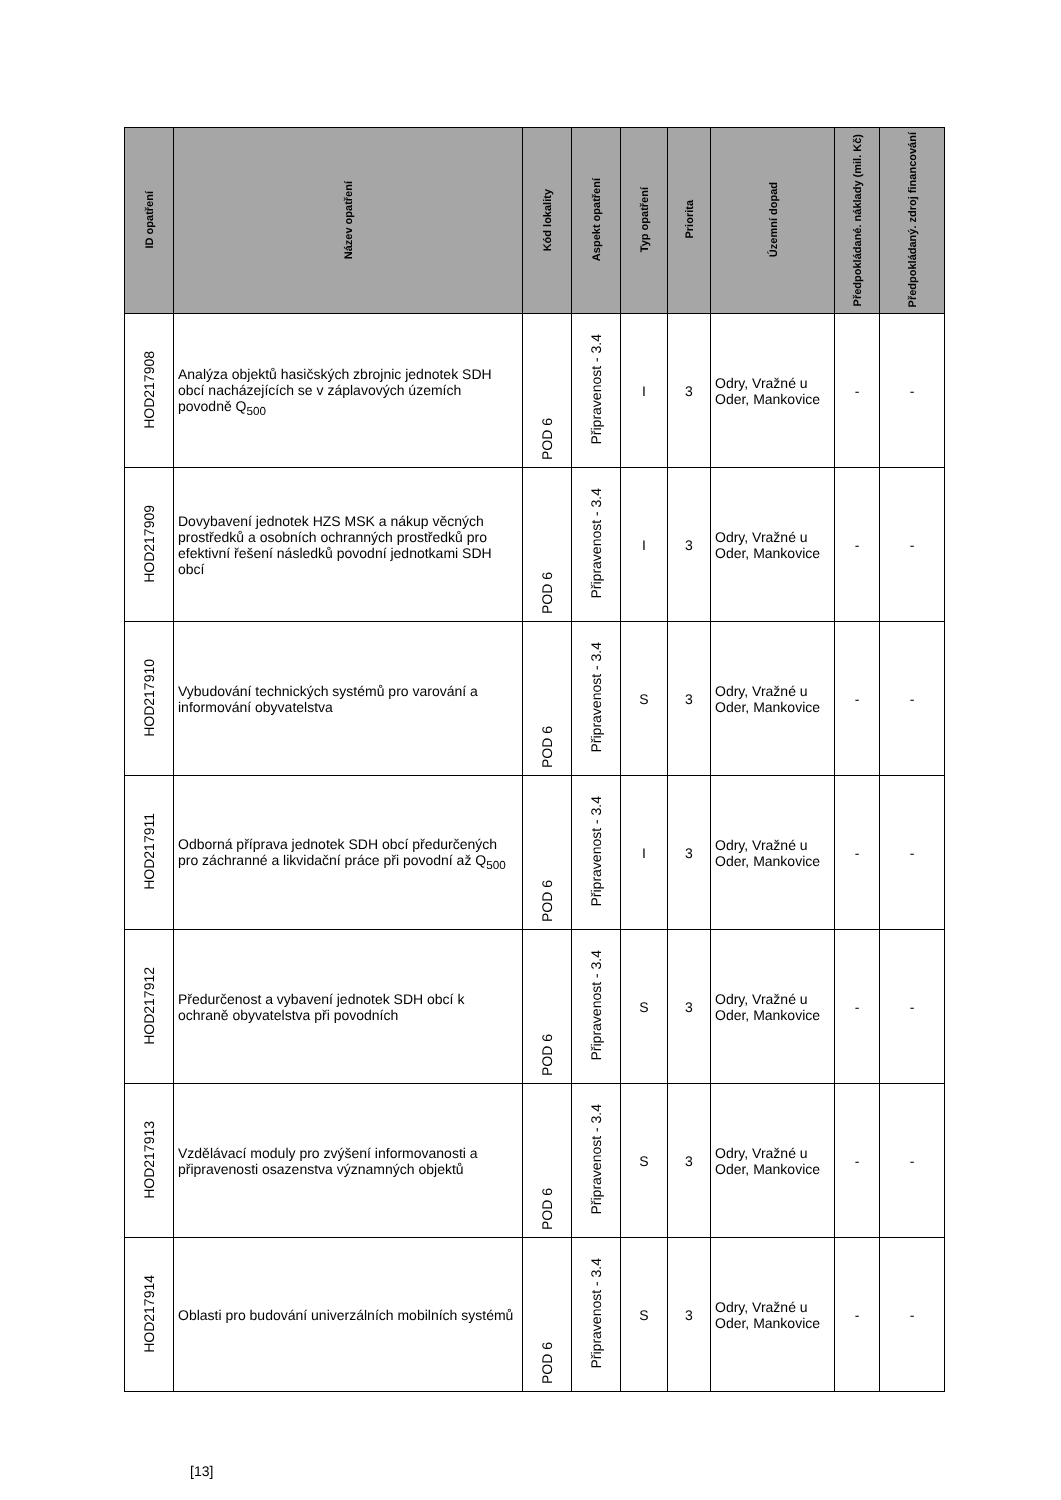| ID opatření | Název opatření | Kód lokality | Aspekt opatření | Typ opatření | Priorita | Územní dopad | Předpokládané. náklady (mil. Kč) | Předpokládaný. zdroj financování |
| --- | --- | --- | --- | --- | --- | --- | --- | --- |
| HOD217908 | Analýza objektů hasičských zbrojnic jednotek SDH obcí nacházejících se v záplavových územích povodně Q<sub>500</sub> | POD 6 | Připravenost - 3.4 | I | 3 | Odry, Vražné u Oder, Mankovice | - | - |
| HOD217909 | Dovybavení jednotek HZS MSK a nákup věcných prostředků a osobních ochranných prostředků pro efektivní řešení následků povodní jednotkami SDH obcí | POD 6 | Připravenost - 3.4 | I | 3 | Odry, Vražné u Oder, Mankovice | - | - |
| HOD217910 | Vybudování technických systémů pro varování a informování obyvatelstva | POD 6 | Připravenost - 3.4 | S | 3 | Odry, Vražné u Oder, Mankovice | - | - |
| HOD217911 | Odborná příprava jednotek SDH obcí předurčených pro záchranné a likvidační práce při povodní až Q<sub>500</sub> | POD 6 | Připravenost - 3.4 | I | 3 | Odry, Vražné u Oder, Mankovice | - | - |
| HOD217912 | Předurčenost a vybavení jednotek SDH obcí k ochraně obyvatelstva při povodních | POD 6 | Připravenost - 3.4 | S | 3 | Odry, Vražné u Oder, Mankovice | - | - |
| HOD217913 | Vzdělávací moduly pro zvýšení informovanosti a připravenosti osazenstva významných objektů | POD 6 | Připravenost - 3.4 | S | 3 | Odry, Vražné u Oder, Mankovice | - | - |
| HOD217914 | Oblasti pro budování univerzálních mobilních systémů | POD 6 | Připravenost - 3.4 | S | 3 | Odry, Vražné u Oder, Mankovice | - | - |
[13]